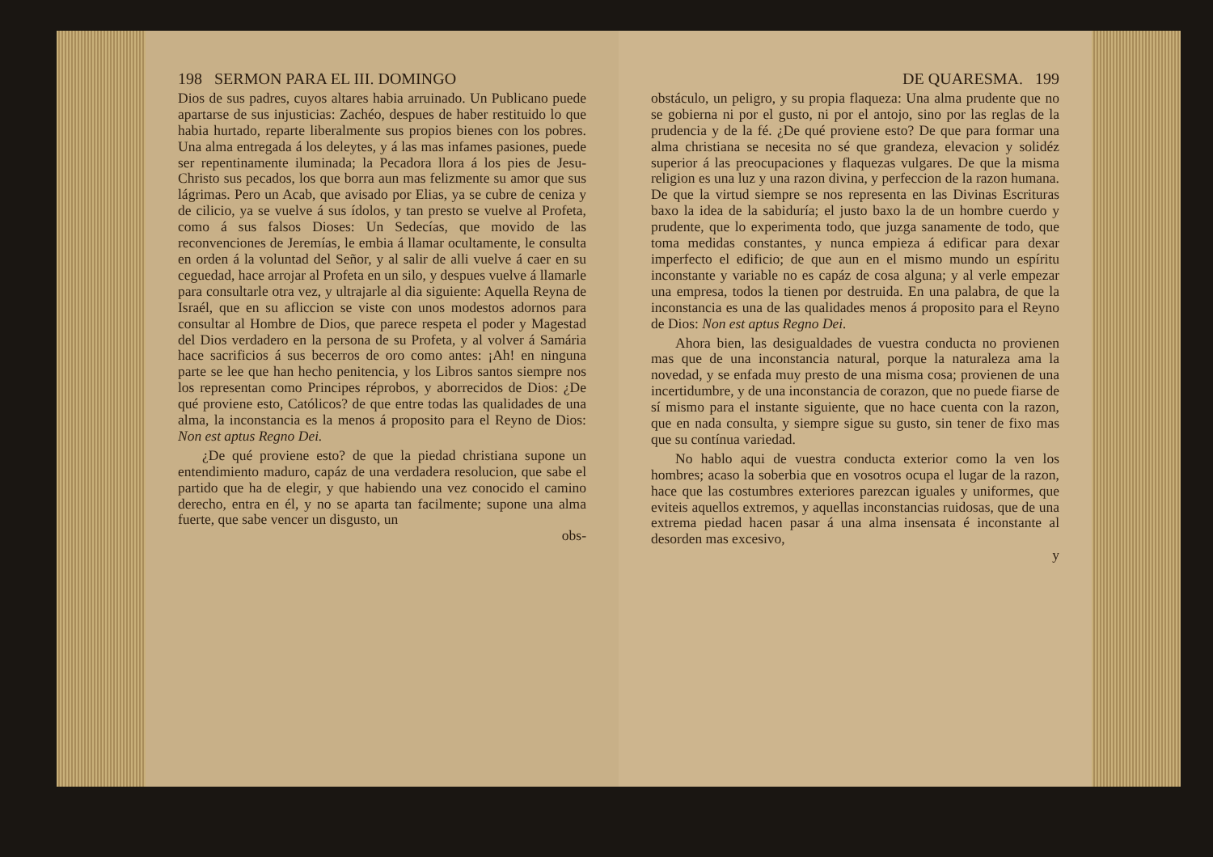198 SERMON PARA EL III. DOMINGO
Dios de sus padres, cuyos altares habia arruinado. Un Publicano puede apartarse de sus injusticias: Zachéo, despues de haber restituido lo que habia hurtado, reparte liberalmente sus propios bienes con los pobres. Una alma entregada á los deleytes, y á las mas infames pasiones, puede ser repentinamente iluminada; la Pecadora llora á los pies de Jesu-Christo sus pecados, los que borra aun mas felizmente su amor que sus lágrimas. Pero un Acab, que avisado por Elias, ya se cubre de ceniza y de cilicio, ya se vuelve á sus ídolos, y tan presto se vuelve al Profeta, como á sus falsos Dioses: Un Sedecías, que movido de las reconvenciones de Jeremías, le embia á llamar ocultamente, le consulta en orden á la voluntad del Señor, y al salir de alli vuelve á caer en su ceguedad, hace arrojar al Profeta en un silo, y despues vuelve á llamarle para consultarle otra vez, y ultrajarle al dia siguiente: Aquella Reyna de Israél, que en su afliccion se viste con unos modestos adornos para consultar al Hombre de Dios, que parece respeta el poder y Magestad del Dios verdadero en la persona de su Profeta, y al volver á Samária hace sacrificios á sus becerros de oro como antes: ¡Ah! en ninguna parte se lee que han hecho penitencia, y los Libros santos siempre nos los representan como Principes réprobos, y aborrecidos de Dios: ¿De qué proviene esto, Católicos? de que entre todas las qualidades de una alma, la inconstancia es la menos á proposito para el Reyno de Dios: Non est aptus Regno Dei.
¿De qué proviene esto? de que la piedad christiana supone un entendimiento maduro, capáz de una verdadera resolucion, que sabe el partido que ha de elegir, y que habiendo una vez conocido el camino derecho, entra en él, y no se aparta tan facilmente; supone una alma fuerte, que sabe vencer un disgusto, un
obs-
DE QUARESMA. 199
obstáculo, un peligro, y su propia flaqueza: Una alma prudente que no se gobierna ni por el gusto, ni por el antojo, sino por las reglas de la prudencia y de la fé. ¿De qué proviene esto? De que para formar una alma christiana se necesita no sé que grandeza, elevacion y solidéz superior á las preocupaciones y flaquezas vulgares. De que la misma religion es una luz y una razon divina, y perfeccion de la razon humana. De que la virtud siempre se nos representa en las Divinas Escrituras baxo la idea de la sabiduría; el justo baxo la de un hombre cuerdo y prudente, que lo experimenta todo, que juzga sanamente de todo, que toma medidas constantes, y nunca empieza á edificar para dexar imperfecto el edificio; de que aun en el mismo mundo un espíritu inconstante y variable no es capáz de cosa alguna; y al verle empezar una empresa, todos la tienen por destruida. En una palabra, de que la inconstancia es una de las qualidades menos á proposito para el Reyno de Dios: Non est aptus Regno Dei.
Ahora bien, las desigualdades de vuestra conducta no provienen mas que de una inconstancia natural, porque la naturaleza ama la novedad, y se enfada muy presto de una misma cosa; provienen de una incertidumbre, y de una inconstancia de corazon, que no puede fiarse de sí mismo para el instante siguiente, que no hace cuenta con la razon, que en nada consulta, y siempre sigue su gusto, sin tener de fixo mas que su contínua variedad.
No hablo aqui de vuestra conducta exterior como la ven los hombres; acaso la soberbia que en vosotros ocupa el lugar de la razon, hace que las costumbres exteriores parezcan iguales y uniformes, que eviteis aquellos extremos, y aquellas inconstancias ruidosas, que de una extrema piedad hacen pasar á una alma insensata é inconstante al desorden mas excesivo,
y